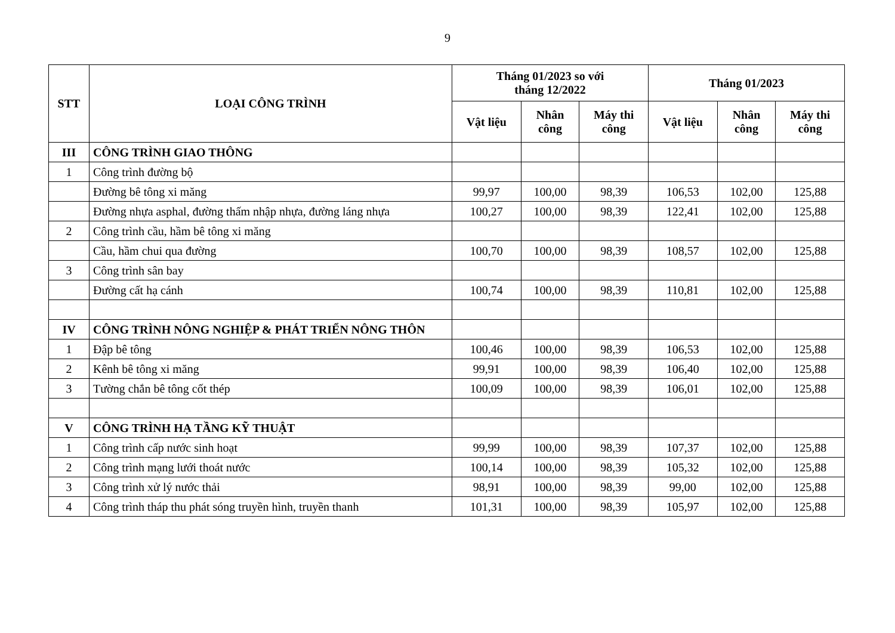9
| STT | LOẠI CÔNG TRÌNH | Tháng 01/2023 so với tháng 12/2022 | | | Tháng 01/2023 | | |
| --- | --- | --- | --- | --- | --- | --- | --- |
| | | Vật liệu | Nhân công | Máy thi công | Vật liệu | Nhân công | Máy thi công |
| III | CÔNG TRÌNH GIAO THÔNG | | | | | | |
| 1 | Công trình đường bộ | | | | | | |
| | Đường bê tông xi măng | 99,97 | 100,00 | 98,39 | 106,53 | 102,00 | 125,88 |
| | Đường nhựa asphal, đường thấm nhập nhựa, đường láng nhựa | 100,27 | 100,00 | 98,39 | 122,41 | 102,00 | 125,88 |
| 2 | Công trình cầu, hầm bê tông xi măng | | | | | | |
| | Cầu, hầm chui qua đường | 100,70 | 100,00 | 98,39 | 108,57 | 102,00 | 125,88 |
| 3 | Công trình sân bay | | | | | | |
| | Đường cất hạ cánh | 100,74 | 100,00 | 98,39 | 110,81 | 102,00 | 125,88 |
| IV | CÔNG TRÌNH NÔNG NGHIỆP & PHÁT TRIỂN NÔNG THÔN | | | | | | |
| 1 | Đập bê tông | 100,46 | 100,00 | 98,39 | 106,53 | 102,00 | 125,88 |
| 2 | Kênh bê tông xi măng | 99,91 | 100,00 | 98,39 | 106,40 | 102,00 | 125,88 |
| 3 | Tường chắn bê tông cốt thép | 100,09 | 100,00 | 98,39 | 106,01 | 102,00 | 125,88 |
| V | CÔNG TRÌNH HẠ TẦNG KỸ THUẬT | | | | | | |
| 1 | Công trình cấp nước sinh hoạt | 99,99 | 100,00 | 98,39 | 107,37 | 102,00 | 125,88 |
| 2 | Công trình mạng lưới thoát nước | 100,14 | 100,00 | 98,39 | 105,32 | 102,00 | 125,88 |
| 3 | Công trình xử lý nước thải | 98,91 | 100,00 | 98,39 | 99,00 | 102,00 | 125,88 |
| 4 | Công trình tháp thu phát sóng truyền hình, truyền thanh | 101,31 | 100,00 | 98,39 | 105,97 | 102,00 | 125,88 |